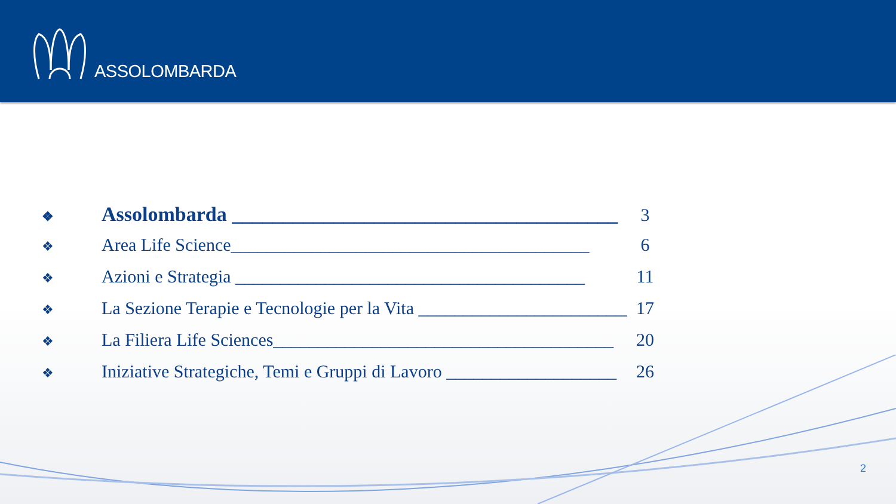ASSOLOMBARDA
❖ Assolombarda ______________________________________ 3
❖ Area Life Science________________________________________ 6
❖ Azioni e Strategia _______________________________________ 11
❖ La Sezione Terapie e Tecnologie per la Vita ________________________ 17
❖ La Filiera Life Sciences______________________________________ 20
❖ Iniziative Strategiche, Temi e Gruppi di Lavoro ___________________ 26
2